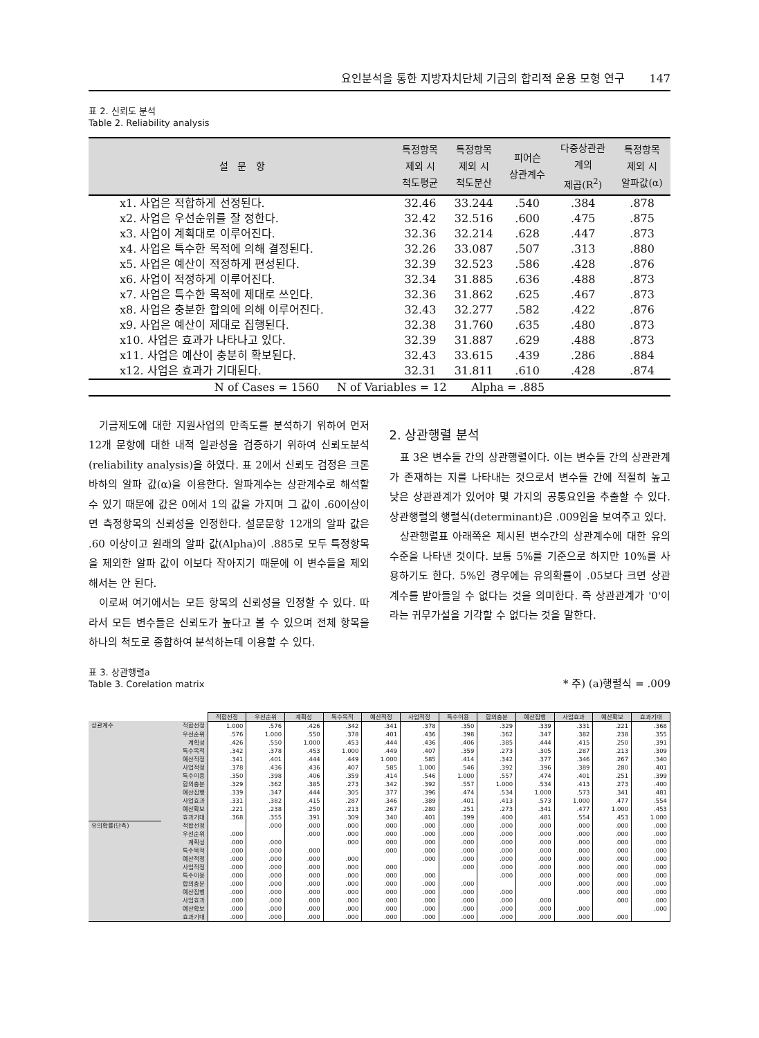요인분석을 통한 지방자치단체 기금의 합리적 운용 모형 연구 147
표 2. 신뢰도 분석
Table 2. Reliability analysis
| 설 문 항 | 특정항목 제외 시 척도평균 | 특정항목 제외 시 척도분산 | 피어슨 상관계수 | 다중상관관 계의 제곱(R<sup>2</sup>) | 특정항목 제외 시 알파값(α) |
| --- | --- | --- | --- | --- | --- |
| x1. 사업은 적합하게 선정된다. | 32.46 | 33.244 | .540 | .384 | .878 |
| x2. 사업은 우선순위를 잘 정한다. | 32.42 | 32.516 | .600 | .475 | .875 |
| x3. 사업이 계획대로 이루어진다. | 32.36 | 32.214 | .628 | .447 | .873 |
| x4. 사업은 특수한 목적에 의해 결정된다. | 32.26 | 33.087 | .507 | .313 | .880 |
| x5. 사업은 예산이 적정하게 편성된다. | 32.39 | 32.523 | .586 | .428 | .876 |
| x6. 사업이 적정하게 이루어진다. | 32.34 | 31.885 | .636 | .488 | .873 |
| x7. 사업은 특수한 목적에 제대로 쓰인다. | 32.36 | 31.862 | .625 | .467 | .873 |
| x8. 사업은 충분한 합의에 의해 이루어진다. | 32.43 | 32.277 | .582 | .422 | .876 |
| x9. 사업은 예산이 제대로 집행된다. | 32.38 | 31.760 | .635 | .480 | .873 |
| x10. 사업은 효과가 나타나고 있다. | 32.39 | 31.887 | .629 | .488 | .873 |
| x11. 사업은 예산이 충분히 확보된다. | 32.43 | 33.615 | .439 | .286 | .884 |
| x12. 사업은 효과가 기대된다. | 32.31 | 31.811 | .610 | .428 | .874 |
| N of Cases = 1560 N of Variables = 12 Alpha = .885 | | | | | |
기금제도에 대한 지원사업의 만족도를 분석하기 위하여 먼저 12개 문항에 대한 내적 일관성을 검증하기 위하여 신뢰도분석(reliability analysis)을 하였다. 표 2에서 신뢰도 검정은 크론바하의 알파 값(α)을 이용한다. 알파계수는 상관계수로 해석할 수 있기 때문에 값은 0에서 1의 값을 가지며 그 값이 .60이상이면 측정항목의 신뢰성을 인정한다. 설문문항 12개의 알파 값은 .60 이상이고 원래의 알파 값(Alpha)이 .885로 모두 특정항목을 제외한 알파 값이 이보다 작아지기 때문에 이 변수들을 제외해서는 안 된다.
이로써 여기에서는 모든 항목의 신뢰성을 인정할 수 있다. 따라서 모든 변수들은 신뢰도가 높다고 볼 수 있으며 전체 항목을 하나의 척도로 종합하여 분석하는데 이용할 수 있다.
2. 상관행렬 분석
표 3은 변수들 간의 상관행렬이다. 이는 변수들 간의 상관관계가 존재하는 지를 나타내는 것으로서 변수들 간에 적절히 높고 낮은 상관관계가 있어야 몇 가지의 공통요인을 추출할 수 있다. 상관행렬의 행렬식(determinant)은 .009임을 보여주고 있다.
상관행렬표 아래쪽은 제시된 변수간의 상관계수에 대한 유의수준을 나타낸 것이다. 보통 5%를 기준으로 하지만 10%를 사용하기도 한다. 5%인 경우에는 유의확률이 .05보다 크면 상관계수를 받아들일 수 없다는 것을 의미한다. 즉 상관관계가 '0'이라는 귀무가설을 기각할 수 없다는 것을 말한다.
표 3. 상관행렬a
Table 3. Corelation matrix
* 주) (a)행렬식 = .009
| | | 적합선정 | 우선순위 | 계획성 | 특수목적 | 예산적정 | 사업적정 | 특수이용 | 합의충분 | 예산집행 | 사업효과 | 예산확보 | 효과기대 |
| --- | --- | --- | --- | --- | --- | --- | --- | --- | --- | --- | --- | --- | --- |
| 상관계수 | 적합선정 | 1.000 | .576 | .426 | .342 | .341 | .378 | .350 | .329 | .339 | .331 | .221 | .368 |
| | 우선순위 | .576 | 1.000 | .550 | .378 | .401 | .436 | .398 | .362 | .347 | .382 | .238 | .355 |
| | 계획성 | .426 | .550 | 1.000 | .453 | .444 | .436 | .406 | .385 | .444 | .415 | .250 | .391 |
| | 특수목적 | .342 | .378 | .453 | 1.000 | .449 | .407 | .359 | .273 | .305 | .287 | .213 | .309 |
| | 예산적정 | .341 | .401 | .444 | .449 | 1.000 | .585 | .414 | .342 | .377 | .346 | .267 | .340 |
| | 사업적정 | .378 | .436 | .436 | .407 | .585 | 1.000 | .546 | .392 | .396 | .389 | .280 | .401 |
| | 특수이용 | .350 | .398 | .406 | .359 | .414 | .546 | 1.000 | .557 | .474 | .401 | .251 | .399 |
| | 합의충분 | .329 | .362 | .385 | .273 | .342 | .392 | .557 | 1.000 | .534 | .413 | .273 | .400 |
| | 예산집행 | .339 | .347 | .444 | .305 | .377 | .396 | .474 | .534 | 1.000 | .573 | .341 | .481 |
| | 사업효과 | .331 | .382 | .415 | .287 | .346 | .389 | .401 | .413 | .573 | 1.000 | .477 | .554 |
| | 예산확보 | .221 | .238 | .250 | .213 | .267 | .280 | .251 | .273 | .341 | .477 | 1.000 | .453 |
| | 효과기대 | .368 | .355 | .391 | .309 | .340 | .401 | .399 | .400 | .481 | .554 | .453 | 1.000 |
| 유의확률(단측) | 적합선정 | | .000 | .000 | .000 | .000 | .000 | .000 | .000 | .000 | .000 | .000 | .000 |
| | 우선순위 | .000 | | .000 | .000 | .000 | .000 | .000 | .000 | .000 | .000 | .000 | .000 |
| | 계획성 | .000 | .000 | | .000 | .000 | .000 | .000 | .000 | .000 | .000 | .000 | .000 |
| | 특수목적 | .000 | .000 | .000 | | .000 | .000 | .000 | .000 | .000 | .000 | .000 | .000 |
| | 예산적정 | .000 | .000 | .000 | .000 | | .000 | .000 | .000 | .000 | .000 | .000 | .000 |
| | 사업적정 | .000 | .000 | .000 | .000 | .000 | | .000 | .000 | .000 | .000 | .000 | .000 |
| | 특수이용 | .000 | .000 | .000 | .000 | .000 | .000 | | .000 | .000 | .000 | .000 | .000 |
| | 합의충분 | .000 | .000 | .000 | .000 | .000 | .000 | .000 | | .000 | .000 | .000 | .000 |
| | 예산집행 | .000 | .000 | .000 | .000 | .000 | .000 | .000 | .000 | | .000 | .000 | .000 |
| | 사업효과 | .000 | .000 | .000 | .000 | .000 | .000 | .000 | .000 | .000 | | .000 | .000 |
| | 예산확보 | .000 | .000 | .000 | .000 | .000 | .000 | .000 | .000 | .000 | .000 | | .000 |
| | 효과기대 | .000 | .000 | .000 | .000 | .000 | .000 | .000 | .000 | .000 | .000 | .000 | |